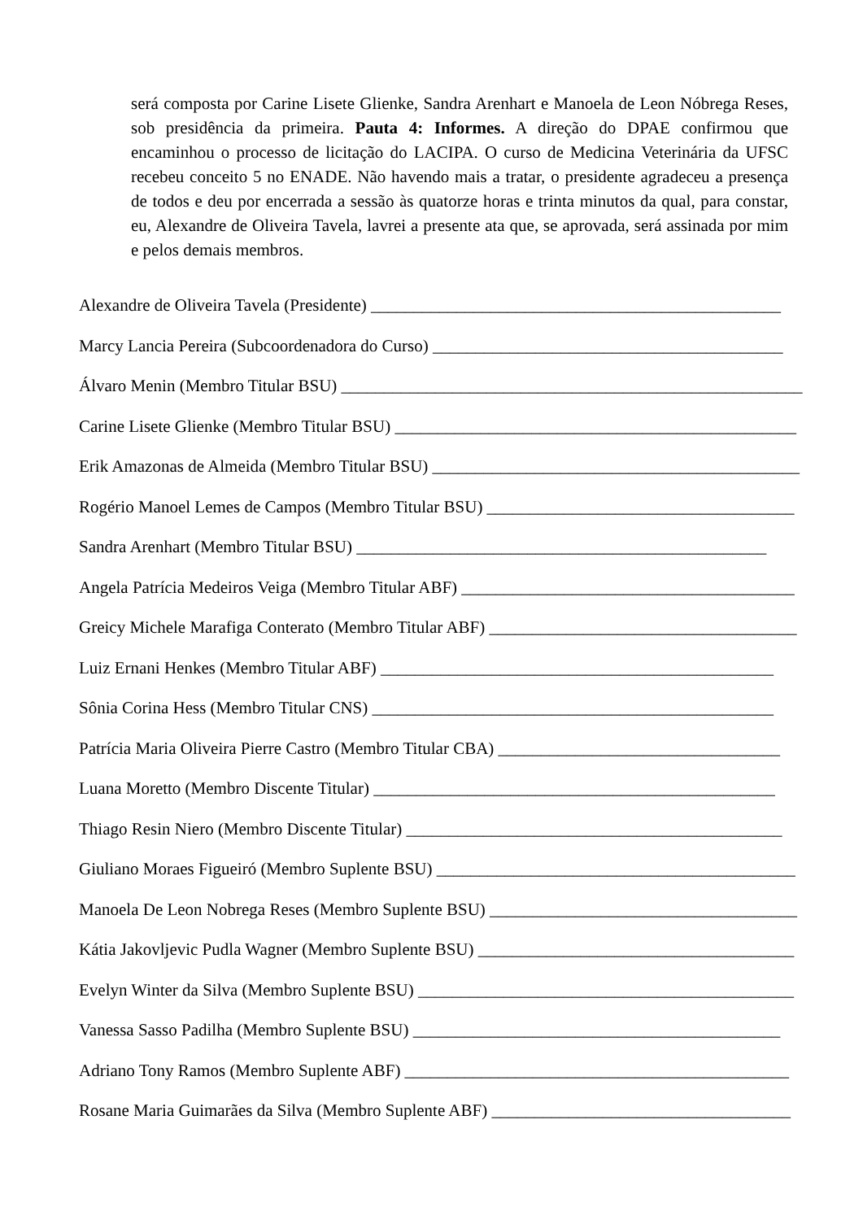será composta por Carine Lisete Glienke, Sandra Arenhart e Manoela de Leon Nóbrega Reses, sob presidência da primeira. Pauta 4: Informes. A direção do DPAE confirmou que encaminhou o processo de licitação do LACIPA. O curso de Medicina Veterinária da UFSC recebeu conceito 5 no ENADE. Não havendo mais a tratar, o presidente agradeceu a presença de todos e deu por encerrada a sessão às quatorze horas e trinta minutos da qual, para constar, eu, Alexandre de Oliveira Tavela, lavrei a presente ata que, se aprovada, será assinada por mim e pelos demais membros.
Alexandre de Oliveira Tavela (Presidente) ________________________________________________
Marcy Lancia Pereira (Subcoordenadora do Curso) _________________________________________
Álvaro Menin (Membro Titular BSU) ______________________________________________________
Carine Lisete Glienke (Membro Titular BSU) _______________________________________________
Erik Amazonas de Almeida (Membro Titular BSU) ___________________________________________
Rogério Manoel Lemes de Campos (Membro Titular BSU) ____________________________________
Sandra Arenhart (Membro Titular BSU) ________________________________________________
Angela Patrícia Medeiros Veiga (Membro Titular ABF) _______________________________________
Greicy Michele Marafiga Conterato (Membro Titular ABF) ____________________________________
Luiz Ernani Henkes (Membro Titular ABF) ______________________________________________
Sônia Corina Hess (Membro Titular CNS) _______________________________________________
Patrícia Maria Oliveira Pierre Castro (Membro Titular CBA) _________________________________
Luana Moretto (Membro Discente Titular) _______________________________________________
Thiago Resin Niero (Membro Discente Titular) ____________________________________________
Giuliano Moraes Figueiró (Membro Suplente BSU) __________________________________________
Manoela De Leon Nobrega Reses (Membro Suplente BSU) ____________________________________
Kátia Jakovljevic Pudla Wagner (Membro Suplente BSU) _____________________________________
Evelyn Winter da Silva (Membro Suplente BSU) ____________________________________________
Vanessa Sasso Padilha (Membro Suplente BSU) ___________________________________________
Adriano Tony Ramos (Membro Suplente ABF) _____________________________________________
Rosane Maria Guimarães da Silva (Membro Suplente ABF) ___________________________________